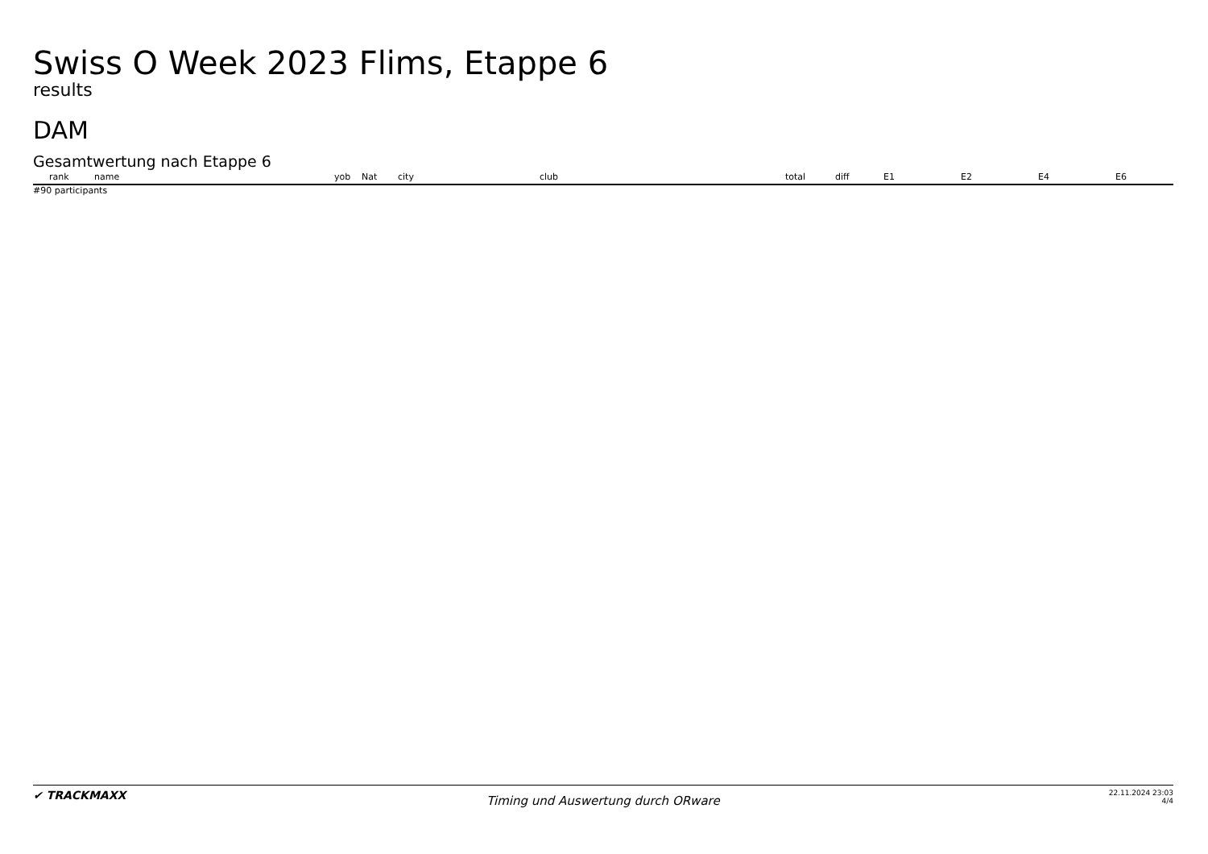Swiss O Week 2023 Flims, Etappe 6
results
DAM
Gesamtwertung nach Etappe 6
| rank | name | yob | Nat | city | club | total | diff | E1 | E2 | E4 | E6 |
| --- | --- | --- | --- | --- | --- | --- | --- | --- | --- | --- | --- |
#90 participants
✔ TRACKMAXX
Timing und Auswertung durch ORware
22.11.2024 23:03
4/4